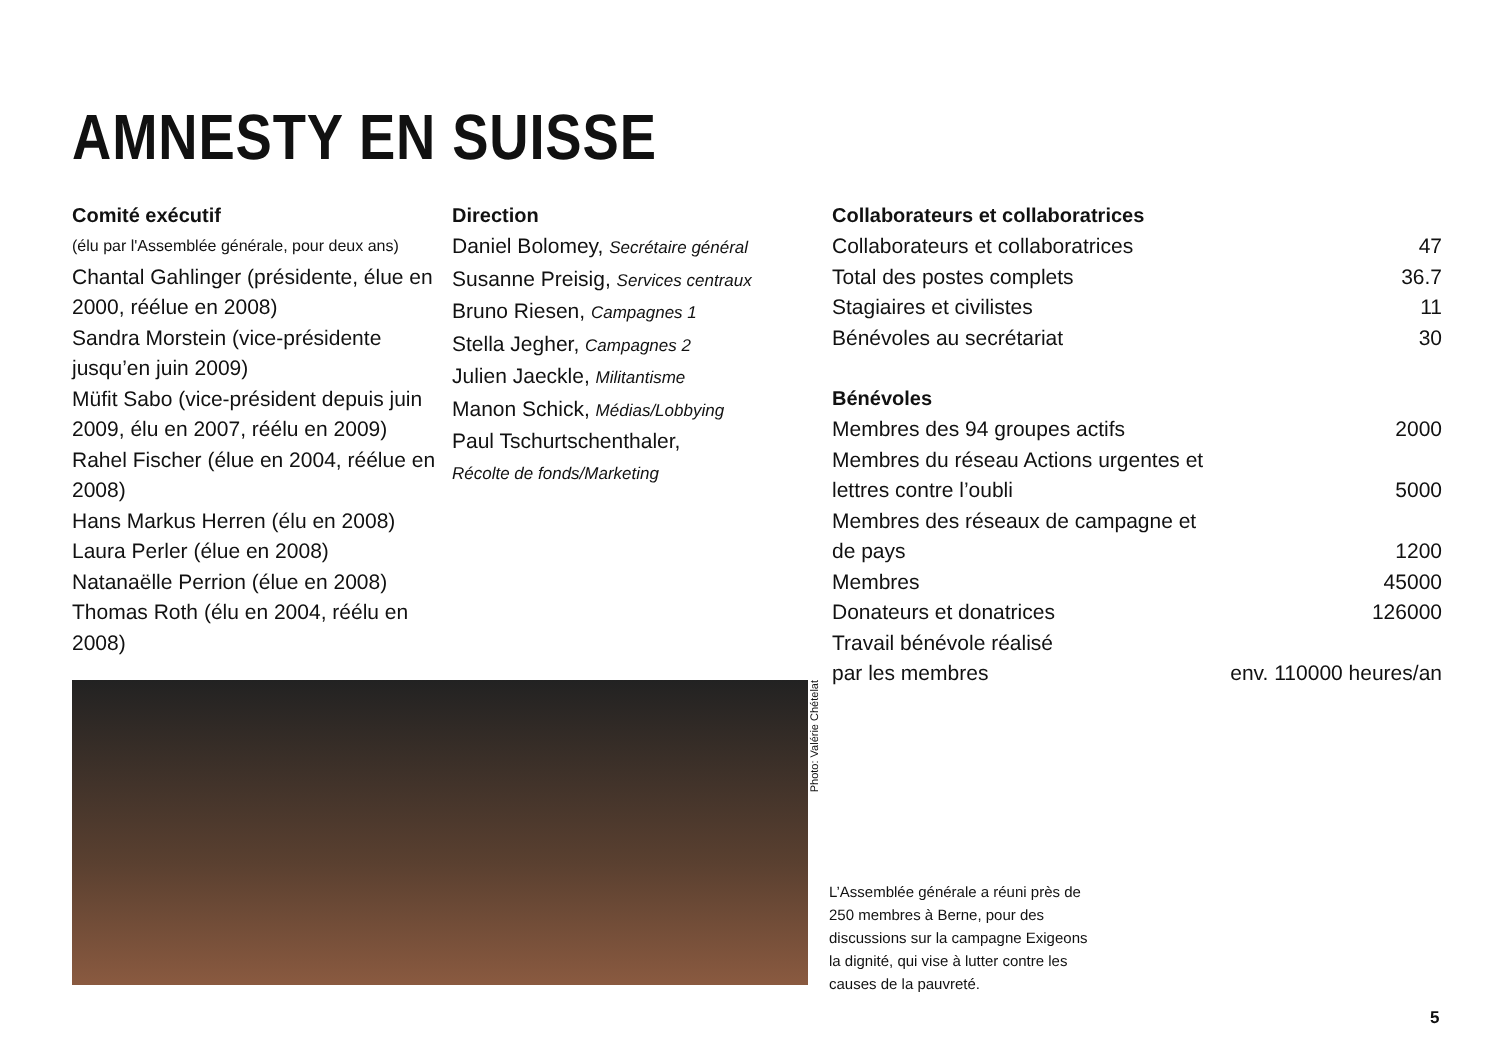AMNESTY EN SUISSE
Comité exécutif
(élu par l'Assemblée générale, pour deux ans)
Chantal Gahlinger (présidente, élue en 2000, réélue en 2008)
Sandra Morstein (vice-présidente jusqu’en juin 2009)
Müfit Sabo (vice-président depuis juin 2009, élu en 2007, réélu en 2009)
Rahel Fischer (élue en 2004, réélue en 2008)
Hans Markus Herren (élu en 2008)
Laura Perler (élue en 2008)
Natanaëlle Perrion (élue en 2008)
Thomas Roth (élu en 2004, réélu en 2008)
Direction
Daniel Bolomey, Secrétaire général
Susanne Preisig, Services centraux
Bruno Riesen, Campagnes 1
Stella Jegher, Campagnes 2
Julien Jaeckle, Militantisme
Manon Schick, Médias/Lobbying
Paul Tschurtschenthaler,
Récolte de fonds/Marketing
Collaborateurs et collaboratrices
| Collaborateurs et collaboratrices | 47 |
| Total des postes complets | 36.7 |
| Stagiaires et civilistes | 11 |
| Bénévoles au secrétariat | 30 |
Bénévoles
| Membres des 94 groupes actifs | 2000 |
| Membres du réseau Actions urgentes et lettres contre l’oubli | 5000 |
| Membres des réseaux de campagne et de pays | 1200 |
| Membres | 45000 |
| Donateurs et donatrices | 126000 |
| Travail bénévole réalisé par les membres | env. 110000 heures/an |
Photo: Valérie Chételat
L’Assemblée générale a réuni près de 250 membres à Berne, pour des discussions sur la campagne Exigeons la dignité, qui vise à lutter contre les causes de la pauvreté.
5